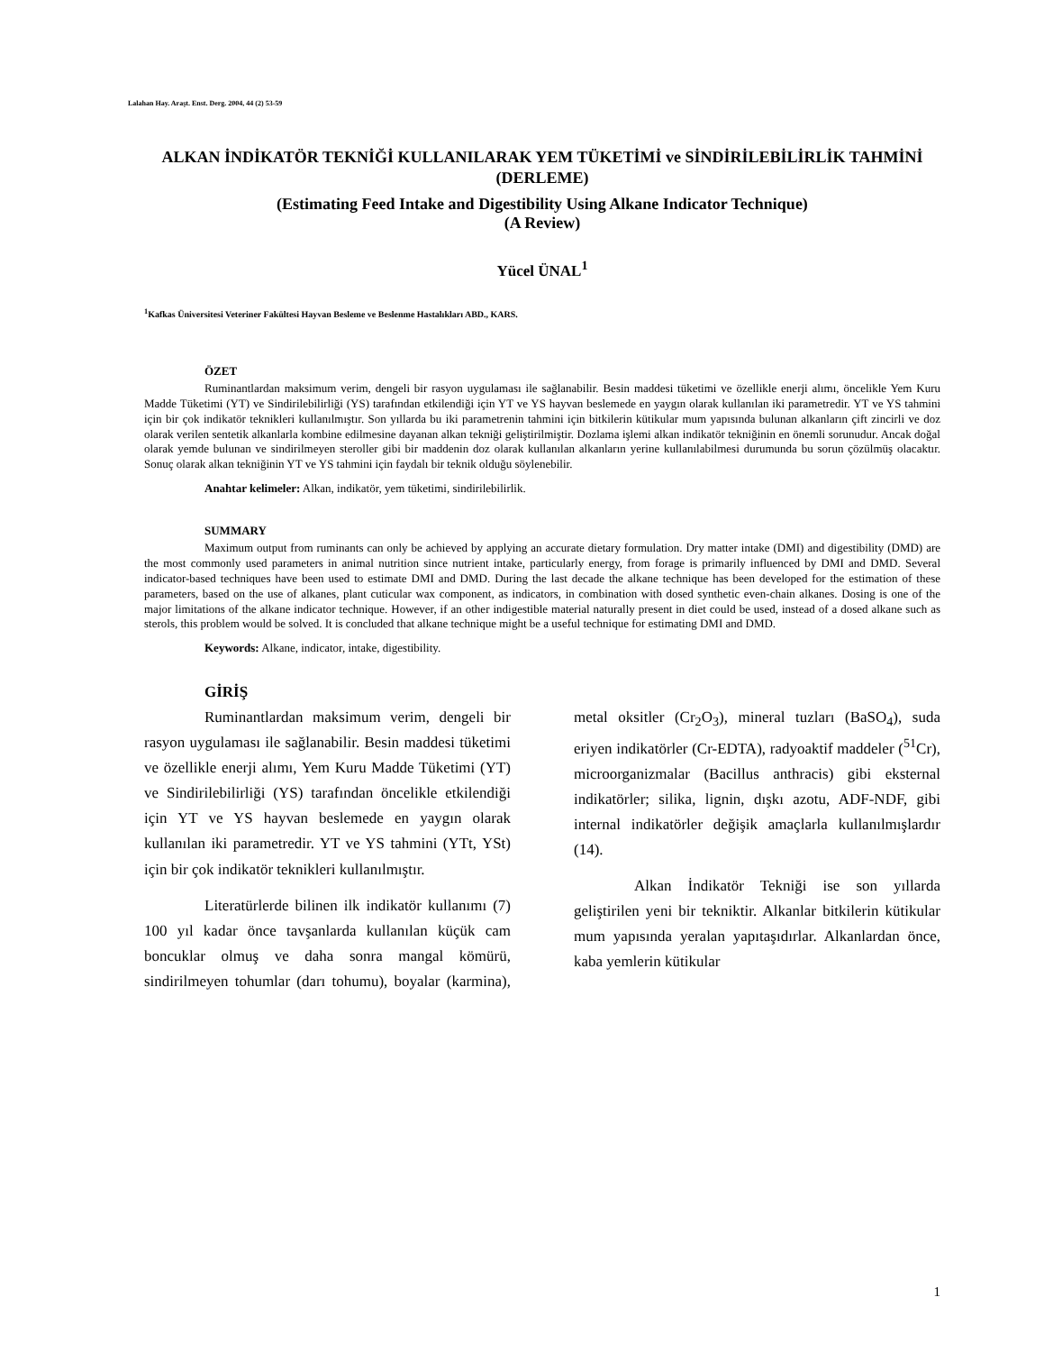Lalahan Hay. Araşt. Enst. Derg. 2004, 44 (2) 53-59
ALKAN İNDİKATÖR TEKNİĞİ KULLANILARAK YEM TÜKETİMİ ve SİNDİRİLEBİLİRLİK TAHMİNİ
(DERLEME)
(Estimating Feed Intake and Digestibility Using Alkane Indicator Technique)
(A Review)
Yücel ÜNAL<sup>1</sup>
<sup>1</sup> Kafkas Üniversitesi Veteriner Fakültesi Hayvan Besleme ve Beslenme Hastalıkları ABD., KARS.
ÖZET
Ruminantlardan maksimum verim, dengeli bir rasyon uygulaması ile sağlanabilir. Besin maddesi tüketimi ve özellikle enerji alımı, öncelikle Yem Kuru Madde Tüketimi (YT) ve Sindirilebilirliği (YS) tarafından etkilendiği için YT ve YS hayvan beslemede en yaygın olarak kullanılan iki parametredir. YT ve YS tahmini için bir çok indikatör teknikleri kullanılmıştır. Son yıllarda bu iki parametrenin tahmini için bitkilerin kütikular mum yapısında bulunan alkanların çift zincirli ve doz olarak verilen sentetik alkanlarla kombine edilmesine dayanan alkan tekniği geliştirilmiştir. Dozlama işlemi alkan indikatör tekniğinin en önemli sorunudur. Ancak doğal olarak yemde bulunan ve sindirilmeyen steroller gibi bir maddenin doz olarak kullanılan alkanların yerine kullanılabilmesi durumunda bu sorun çözülmüş olacaktır. Sonuç olarak alkan tekniğinin YT ve YS tahmini için faydalı bir teknik olduğu söylenebilir.
Anahtar kelimeler: Alkan, indikatör, yem tüketimi, sindirilebilirlik.
SUMMARY
Maximum output from ruminants can only be achieved by applying an accurate dietary formulation. Dry matter intake (DMI) and digestibility (DMD) are the most commonly used parameters in animal nutrition since nutrient intake, particularly energy, from forage is primarily influenced by DMI and DMD. Several indicator-based techniques have been used to estimate DMI and DMD. During the last decade the alkane technique has been developed for the estimation of these parameters, based on the use of alkanes, plant cuticular wax component, as indicators, in combination with dosed synthetic even-chain alkanes. Dosing is one of the major limitations of the alkane indicator technique. However, if an other indigestible material naturally present in diet could be used, instead of a dosed alkane such as sterols, this problem would be solved. It is concluded that alkane technique might be a useful technique for estimating DMI and DMD.
Keywords: Alkane, indicator, intake, digestibility.
GİRİŞ
Ruminantlardan maksimum verim, dengeli bir rasyon uygulaması ile sağlanabilir. Besin maddesi tüketimi ve özellikle enerji alımı, Yem Kuru Madde Tüketimi (YT) ve Sindirilebilirliği (YS) tarafından öncelikle etkilendiği için YT ve YS hayvan beslemede en yaygın olarak kullanılan iki parametredir. YT ve YS tahmini (YTt, YSt) için bir çok indikatör teknikleri kullanılmıştır.
Literatürlerde bilinen ilk indikatör kullanımı (7) 100 yıl kadar önce tavşanlarda kullanılan küçük cam boncuklar olmuş ve daha sonra mangal kömürü, sindirilmeyen tohumlar (darı tohumu), boyalar (karmina), metal oksitler (Cr<sub>2</sub>O<sub>3</sub>), mineral tuzları (BaSO<sub>4</sub>), suda eriyen indikatörler (Cr-EDTA), radyoaktif maddeler (<sup>51</sup>Cr), microorganizmalar (Bacillus anthracis) gibi eksternal indikatörler; silika, lignin, dışkı azotu, ADF-NDF, gibi internal indikatörler değişik amaçlarla kullanılmışlardır (14).
Alkan İndikatör Tekniği ise son yıllarda geliştirilen yeni bir tekniktir. Alkanlar bitkilerin kütikular mum yapısında yeralan yapıtaşıdırlar. Alkanlardan önce, kaba yemlerin kütikular
1